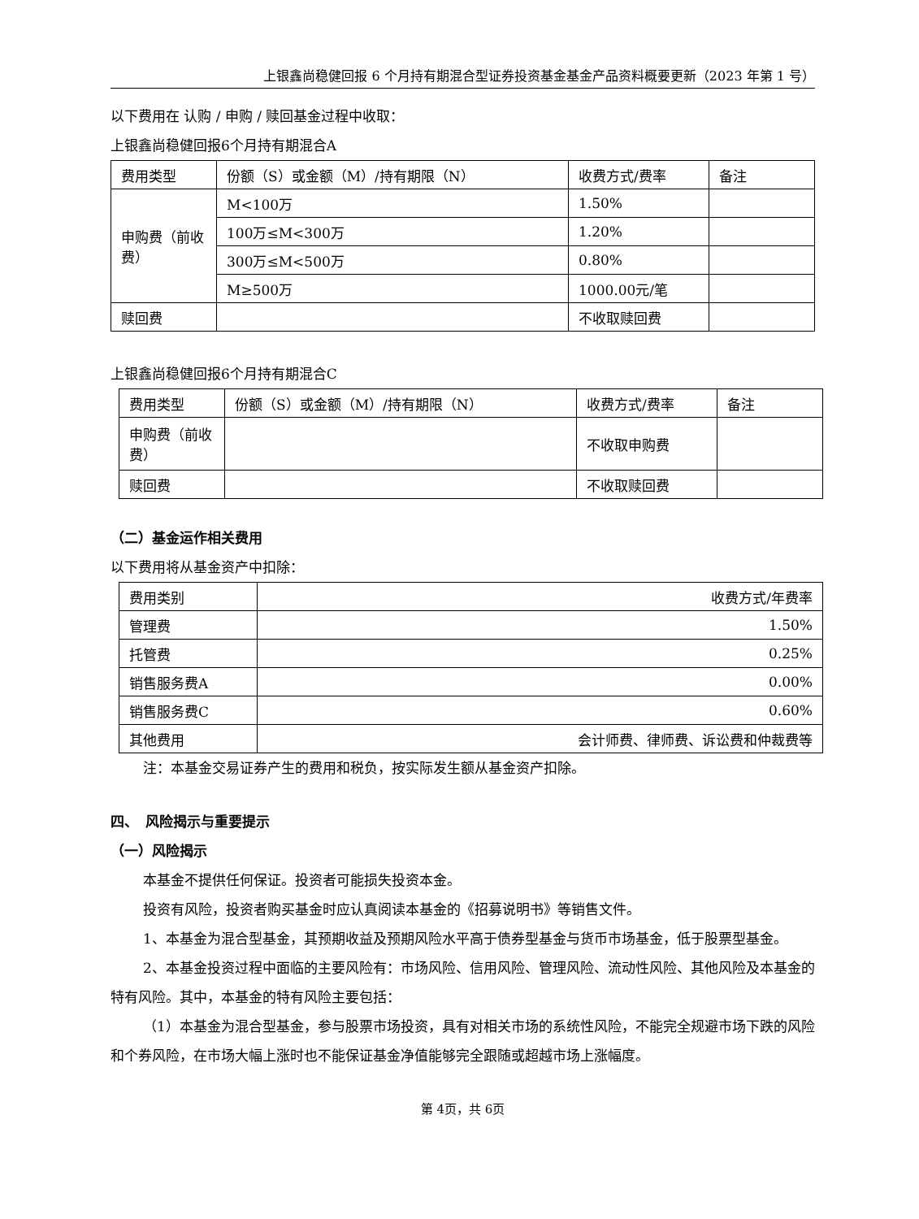上银鑫尚稳健回报 6 个月持有期混合型证券投资基金基金产品资料概要更新（2023 年第 1 号）
以下费用在 认购 / 申购 / 赎回基金过程中收取：
上银鑫尚稳健回报6个月持有期混合A
| 费用类型 | 份额（S）或金额（M）/持有期限（N） | 收费方式/费率 | 备注 |
| 申购费（前收费） | M<100万 | 1.50% | |
| | 100万≤M<300万 | 1.20% | |
| | 300万≤M<500万 | 0.80% | |
| | M≥500万 | 1000.00元/笔 | |
| 赎回费 | | 不收取赎回费 | |
上银鑫尚稳健回报6个月持有期混合C
| 费用类型 | 份额（S）或金额（M）/持有期限（N） | 收费方式/费率 | 备注 |
| 申购费（前收费） | | 不收取申购费 | |
| 赎回费 | | 不收取赎回费 | |
（二）基金运作相关费用
以下费用将从基金资产中扣除：
| 费用类别 | 收费方式/年费率 |
| 管理费 | 1.50% |
| 托管费 | 0.25% |
| 销售服务费A | 0.00% |
| 销售服务费C | 0.60% |
| 其他费用 | 会计师费、律师费、诉讼费和仲裁费等 |
注：本基金交易证券产生的费用和税负，按实际发生额从基金资产扣除。
四、　风险揭示与重要提示
（一）风险揭示
本基金不提供任何保证。投资者可能损失投资本金。
投资有风险，投资者购买基金时应认真阅读本基金的《招募说明书》等销售文件。
1、本基金为混合型基金，其预期收益及预期风险水平高于债券型基金与货币市场基金，低于股票型基金。
2、本基金投资过程中面临的主要风险有：市场风险、信用风险、管理风险、流动性风险、其他风险及本基金的特有风险。其中，本基金的特有风险主要包括：
（1）本基金为混合型基金，参与股票市场投资，具有对相关市场的系统性风险，不能完全规避市场下跌的风险和个券风险，在市场大幅上涨时也不能保证基金净值能够完全跟随或超越市场上涨幅度。
第 4页，共 6页